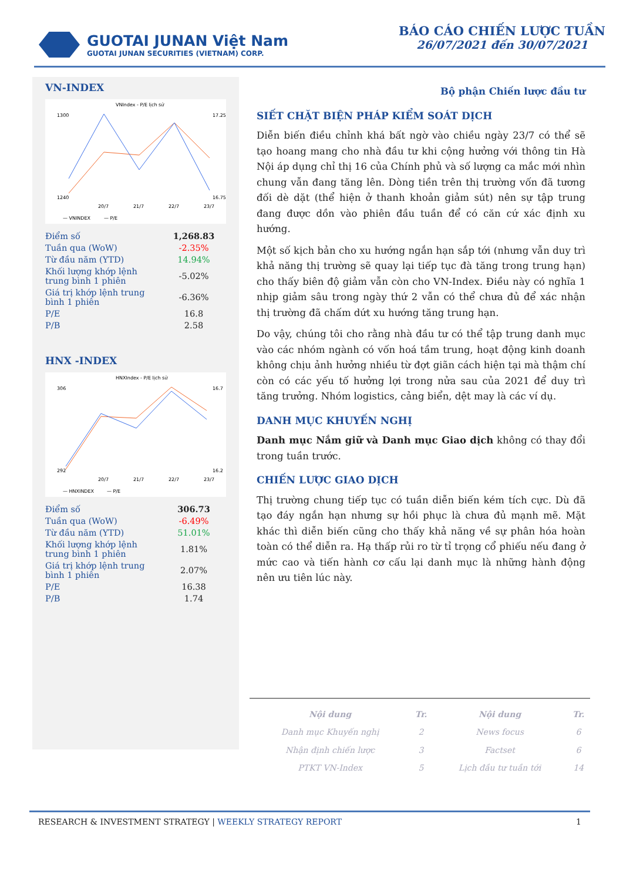GUOTAI JUNAN Việt Nam
GUOTAI JUNAN SECURITIES (VIETNAM) CORP.
BÁO CÁO CHIẾN LƯỢC TUẦN
26/07/2021 đến 30/07/2021
VN-INDEX
VNIndex - P/E lịch sử
1300
1240
17.25
16.75
20/7
21/7
22/7
23/7
— VNINDEX
— P/E
| Điểm số | 1,268.83 |
| Tuần qua (WoW) | -2.35% |
| Từ đầu năm (YTD) | 14.94% |
| Khối lượng khớp lệnh trung bình 1 phiên | -5.02% |
| Giá trị khớp lệnh trung bình 1 phiên | -6.36% |
| P/E | 16.8 |
| P/B | 2.58 |
HNX -INDEX
HNXIndex - P/E lịch sử
306
292
16.7
16.2
20/7
21/7
22/7
23/7
— HNXINDEX
— P/E
| Điểm số | 306.73 |
| Tuần qua (WoW) | -6.49% |
| Từ đầu năm (YTD) | 51.01% |
| Khối lượng khớp lệnh trung bình 1 phiên | 1.81% |
| Giá trị khớp lệnh trung bình 1 phiên | 2.07% |
| P/E | 16.38 |
| P/B | 1.74 |
Bộ phận Chiến lược đầu tư
SIẾT CHẶT BIỆN PHÁP KIỂM SOÁT DỊCH
Diễn biến điều chỉnh khá bất ngờ vào chiều ngày 23/7 có thể sẽ tạo hoang mang cho nhà đầu tư khi cộng hưởng với thông tin Hà Nội áp dụng chỉ thị 16 của Chính phủ và số lượng ca mắc mới nhìn chung vẫn đang tăng lên. Dòng tiền trên thị trường vốn đã tương đối dè dặt (thể hiện ở thanh khoản giảm sút) nên sự tập trung đang được dồn vào phiên đầu tuần để có căn cứ xác định xu hướng.
Một số kịch bản cho xu hướng ngắn hạn sắp tới (nhưng vẫn duy trì khả năng thị trường sẽ quay lại tiếp tục đà tăng trong trung hạn) cho thấy biên độ giảm vẫn còn cho VN-Index. Điều này có nghĩa 1 nhịp giảm sâu trong ngày thứ 2 vẫn có thể chưa đủ để xác nhận thị trường đã chấm dứt xu hướng tăng trung hạn.
Do vậy, chúng tôi cho rằng nhà đầu tư có thể tập trung danh mục vào các nhóm ngành có vốn hoá tầm trung, hoạt động kinh doanh không chịu ảnh hưởng nhiều từ đợt giãn cách hiện tại mà thậm chí còn có các yếu tố hưởng lợi trong nửa sau của 2021 để duy trì tăng trưởng. Nhóm logistics, cảng biển, dệt may là các ví dụ.
DANH MỤC KHUYẾN NGHỊ
Danh mục Nắm giữ và Danh mục Giao dịch không có thay đổi trong tuần trước.
CHIẾN LƯỢC GIAO DỊCH
Thị trường chung tiếp tục có tuần diễn biến kém tích cực. Dù đã tạo đáy ngắn hạn nhưng sự hồi phục là chưa đủ mạnh mẽ. Mặt khác thì diễn biến cũng cho thấy khả năng về sự phân hóa hoàn toàn có thể diễn ra. Hạ thấp rủi ro từ tỉ trọng cổ phiếu nếu đang ở mức cao và tiến hành cơ cấu lại danh mục là những hành động nên ưu tiên lúc này.
| Nội dung | Tr. | Nội dung | Tr. |
| --- | --- | --- | --- |
| Danh mục Khuyến nghị | 2 | News focus | 6 |
| Nhận định chiến lược | 3 | Factset | 6 |
| PTKT VN-Index | 5 | Lịch đầu tư tuần tới | 14 |
RESEARCH & INVESTMENT STRATEGY | WEEKLY STRATEGY REPORT 1